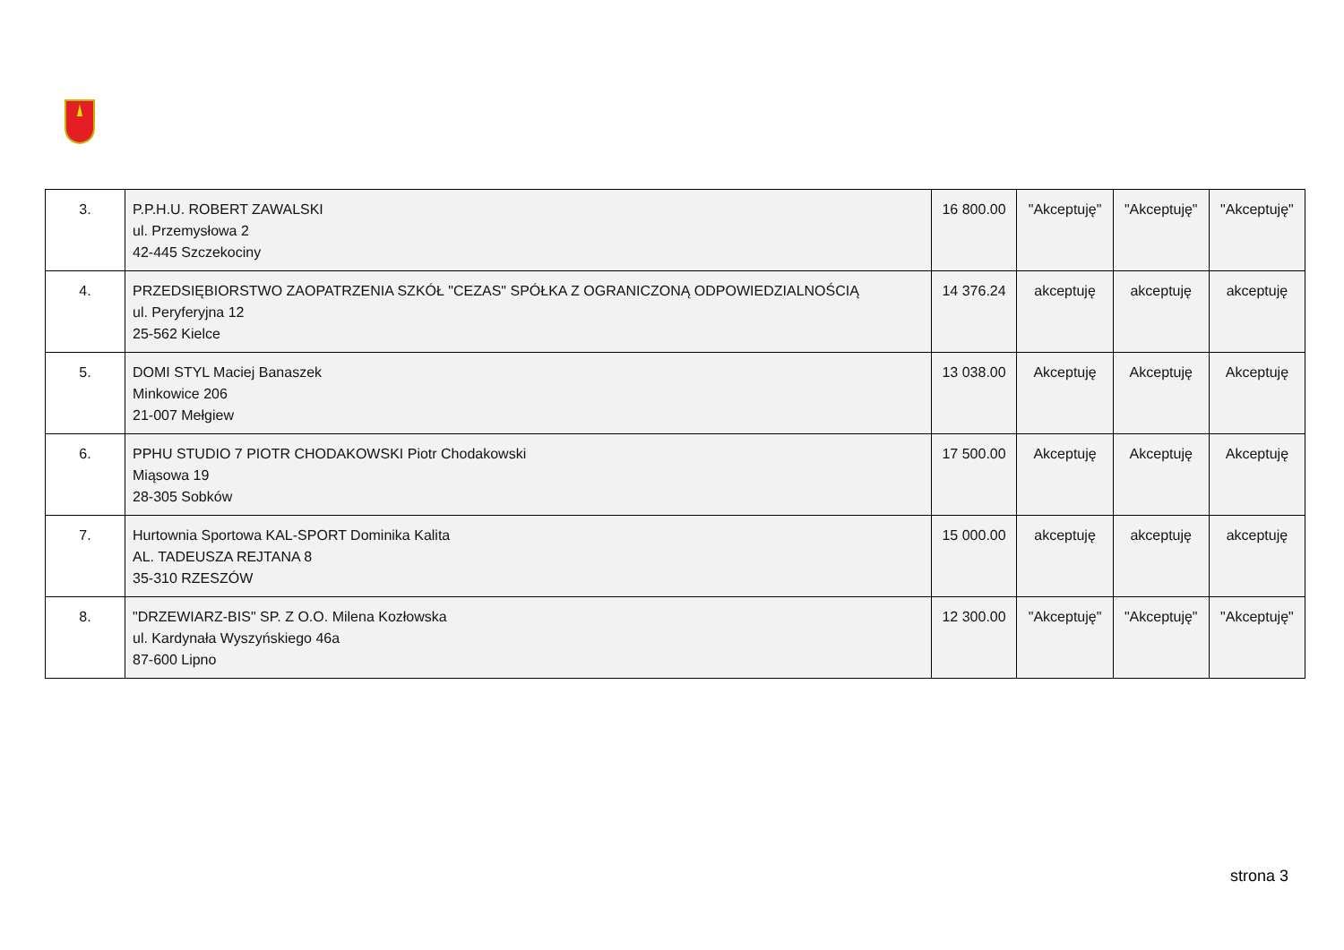| 3. | P.P.H.U. ROBERT ZAWALSKI ul. Przemysłowa 2 42-445 Szczekociny | 16 800.00 | "Akceptuję" | "Akceptuję" | "Akceptuję" |
| 4. | PRZEDSIĘBIORSTWO ZAOPATRZENIA SZKÓŁ "CEZAS" SPÓŁKA Z OGRANICZONĄ ODPOWIEDZIALNOŚCIĄ ul. Peryferyjna 12 25-562 Kielce | 14 376.24 | akceptuję | akceptuję | akceptuję |
| 5. | DOMI STYL Maciej Banaszek Minkowice 206 21-007 Mełgiew | 13 038.00 | Akceptuję | Akceptuję | Akceptuję |
| 6. | PPHU STUDIO 7 PIOTR CHODAKOWSKI Piotr Chodakowski Miąsowa 19 28-305 Sobków | 17 500.00 | Akceptuję | Akceptuję | Akceptuję |
| 7. | Hurtownia Sportowa KAL-SPORT Dominika Kalita AL. TADEUSZA REJTANA 8 35-310 RZESZÓW | 15 000.00 | akceptuję | akceptuję | akceptuję |
| 8. | "DRZEWIARZ-BIS" SP. Z O.O. Milena Kozłowska ul. Kardynała Wyszyńskiego 46a 87-600 Lipno | 12 300.00 | "Akceptuję" | "Akceptuję" | "Akceptuję" |
strona 3